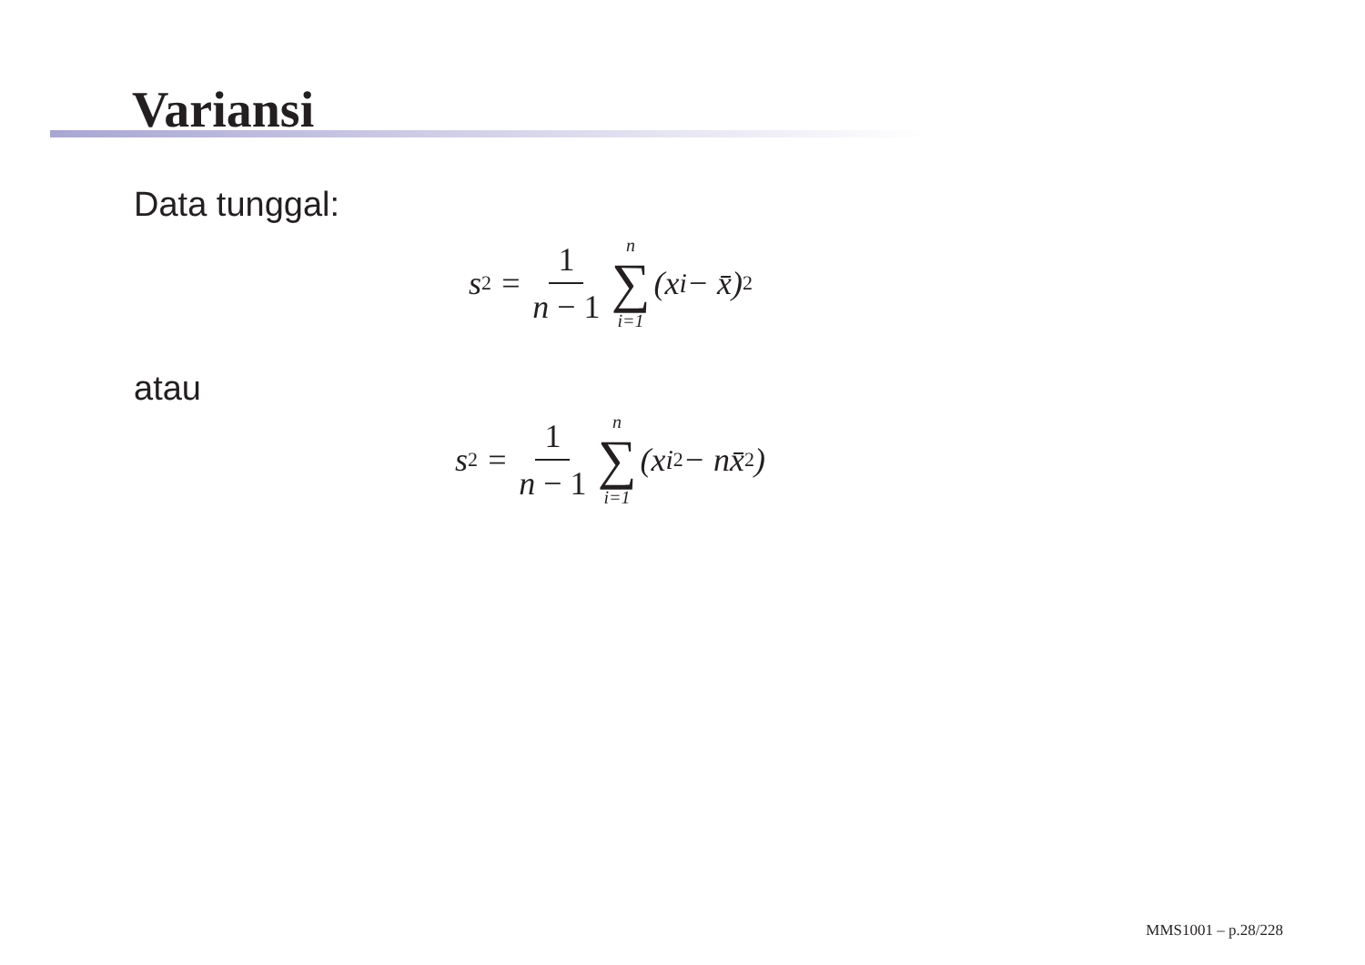Variansi
Data tunggal:
s<sup>2</sup> = 1 n − 1 n ∑ i=1 (x<sub>i</sub> − x̄)<sup>2</sup>
atau
s<sup>2</sup> = 1 n − 1 n ∑ i=1 (x<sub>i</sub><sup>2</sup> − nx̄<sup>2</sup>)
MMS1001 – p.28/228